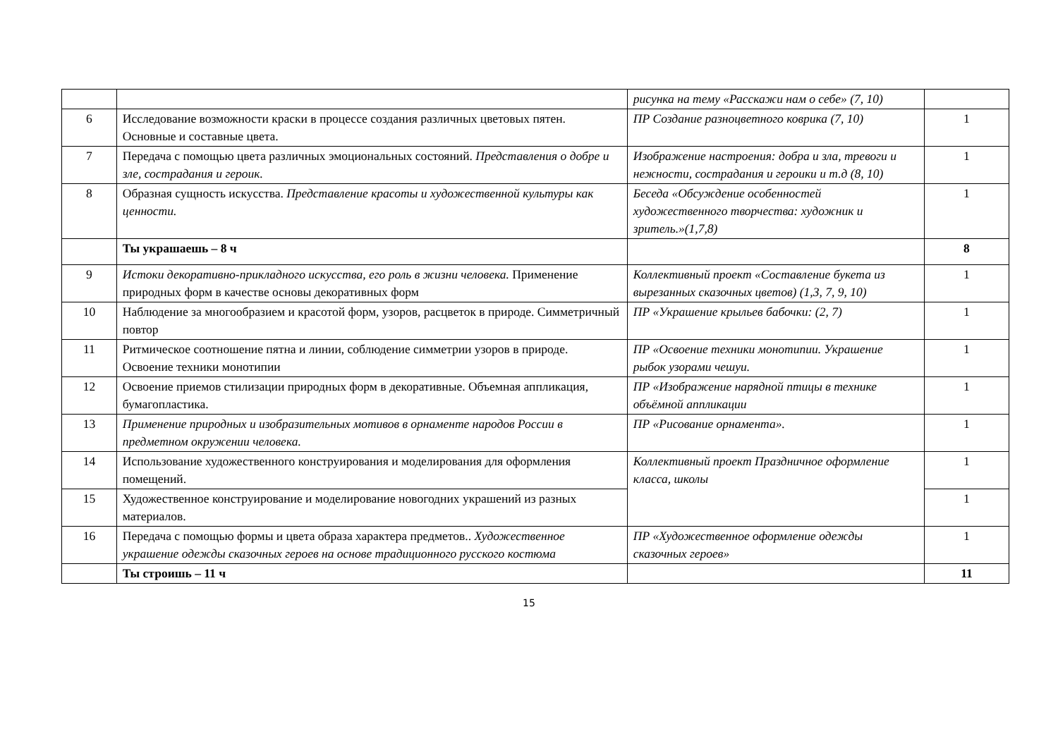| | | рисунка на тему «Расскажи нам о себе» (7, 10) | |
| 6 | Исследование возможности краски в процессе создания различных цветовых пятен. Основные и составные цвета. | ПР Создание разноцветного коврика (7, 10) | 1 |
| 7 | Передача с помощью цвета различных эмоциональных состояний. Представления о добре и зле, сострадания и героик. | Изображение настроения: добра и зла, тревоги и нежности, сострадания и героики и т.д (8, 10) | 1 |
| 8 | Образная сущность искусства. Представление красоты и художественной культуры как ценности. | Беседа «Обсуждение особенностей художественного творчества: художник и зритель.»(1,7,8) | 1 |
| | Ты украшаешь – 8 ч | | 8 |
| 9 | Истоки декоративно-прикладного искусства, его роль в жизни человека. Применение природных форм в качестве основы декоративных форм | Коллективный проект «Составление букета из вырезанных сказочных цветов) (1,3, 7, 9, 10) | 1 |
| 10 | Наблюдение за многообразием и красотой форм, узоров, расцветок в природе. Симметричный повтор | ПР «Украшение крыльев бабочки: (2, 7) | 1 |
| 11 | Ритмическое соотношение пятна и линии, соблюдение симметрии узоров в природе. Освоение техники монотипии | ПР «Освоение техники монотипии. Украшение рыбок узорами чешуи. | 1 |
| 12 | Освоение приемов стилизации природных форм в декоративные. Объемная аппликация, бумагопластика. | ПР «Изображение нарядной птицы в технике объёмной аппликации | 1 |
| 13 | Применение природных и изобразительных мотивов в орнаменте народов России в предметном окружении человека. | ПР «Рисование орнамента». | 1 |
| 14 | Использование художественного конструирования и моделирования для оформления помещений. | Коллективный проект Праздничное оформление класса, школы | 1 |
| 15 | Художественное конструирование и моделирование новогодних украшений из разных материалов. | | 1 |
| 16 | Передача с помощью формы и цвета образа характера предметов.. Художественное украшение одежды сказочных героев на основе традиционного русского костюма | ПР «Художественное оформление одежды сказочных героев» | 1 |
| | Ты строишь – 11 ч | | 11 |
15